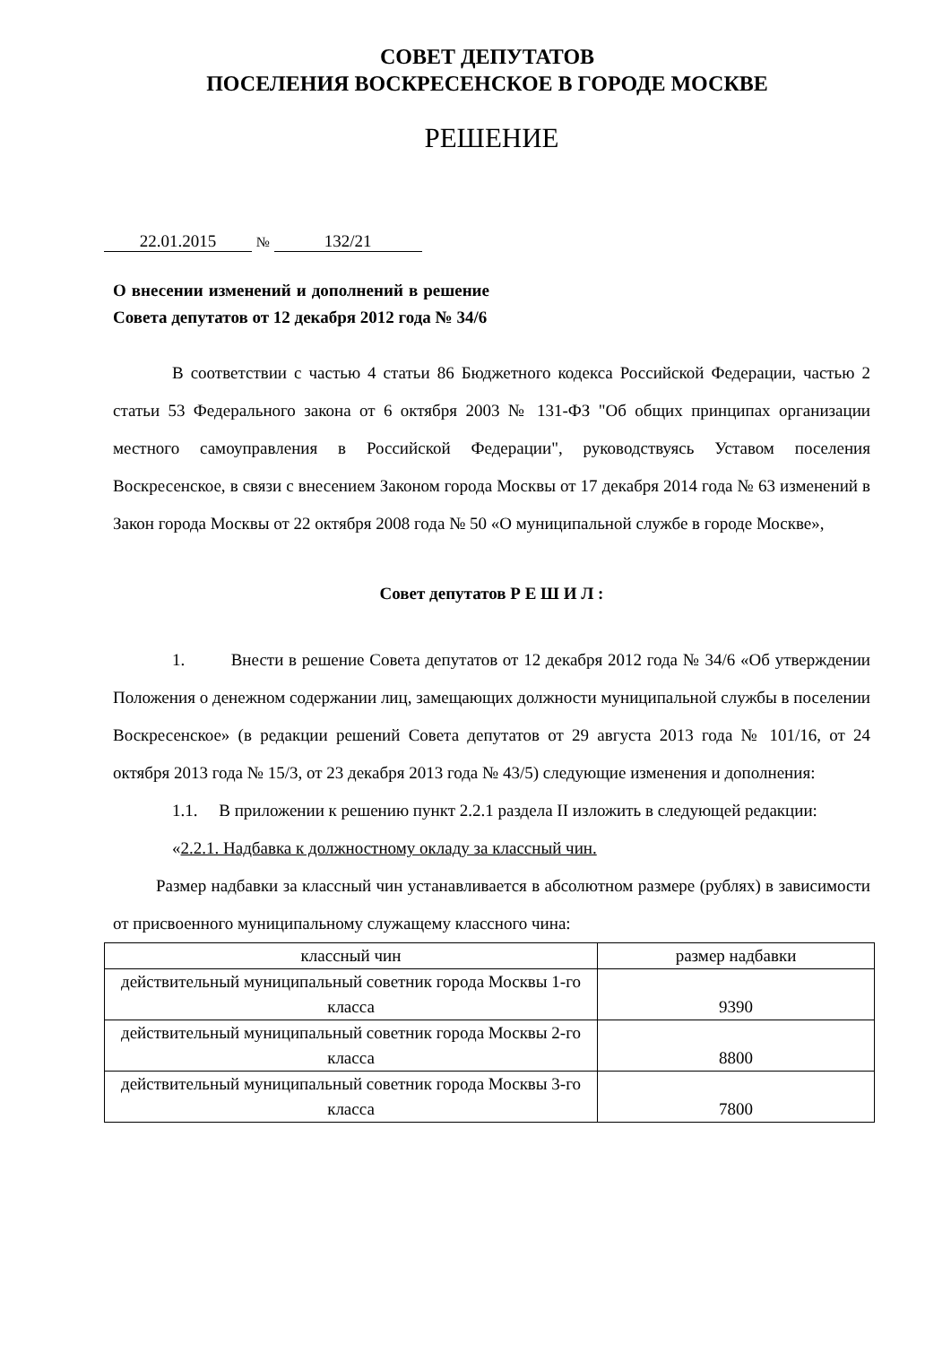СОВЕТ ДЕПУТАТОВ
ПОСЕЛЕНИЯ ВОСКРЕСЕНСКОЕ В ГОРОДЕ МОСКВЕ
РЕШЕНИЕ
22.01.2015 № 132/21
О внесении изменений и дополнений в решение Совета депутатов от 12 декабря 2012 года № 34/6
В соответствии с частью 4 статьи 86 Бюджетного кодекса Российской Федерации, частью 2 статьи 53 Федерального закона от 6 октября 2003 № 131-ФЗ "Об общих принципах организации местного самоуправления в Российской Федерации", руководствуясь Уставом поселения Воскресенское, в связи с внесением Законом города Москвы от 17 декабря 2014 года № 63 изменений в Закон города Москвы от 22 октября 2008 года № 50 «О муниципальной службе в городе Москве»,
Совет депутатов Р Е Ш И Л :
1. Внести в решение Совета депутатов от 12 декабря 2012 года № 34/6 «Об утверждении Положения о денежном содержании лиц, замещающих должности муниципальной службы в поселении Воскресенское» (в редакции решений Совета депутатов от 29 августа 2013 года № 101/16, от 24 октября 2013 года № 15/3, от 23 декабря 2013 года № 43/5) следующие изменения и дополнения:
1.1. В приложении к решению пункт 2.2.1 раздела II изложить в следующей редакции:
«2.2.1. Надбавка к должностному окладу за классный чин.
Размер надбавки за классный чин устанавливается в абсолютном размере (рублях) в зависимости от присвоенного муниципальному служащему классного чина:
| классный чин | размер надбавки |
| действительный муниципальный советник города Москвы 1-го класса | 9390 |
| действительный муниципальный советник города Москвы 2-го класса | 8800 |
| действительный муниципальный советник города Москвы 3-го класса | 7800 |